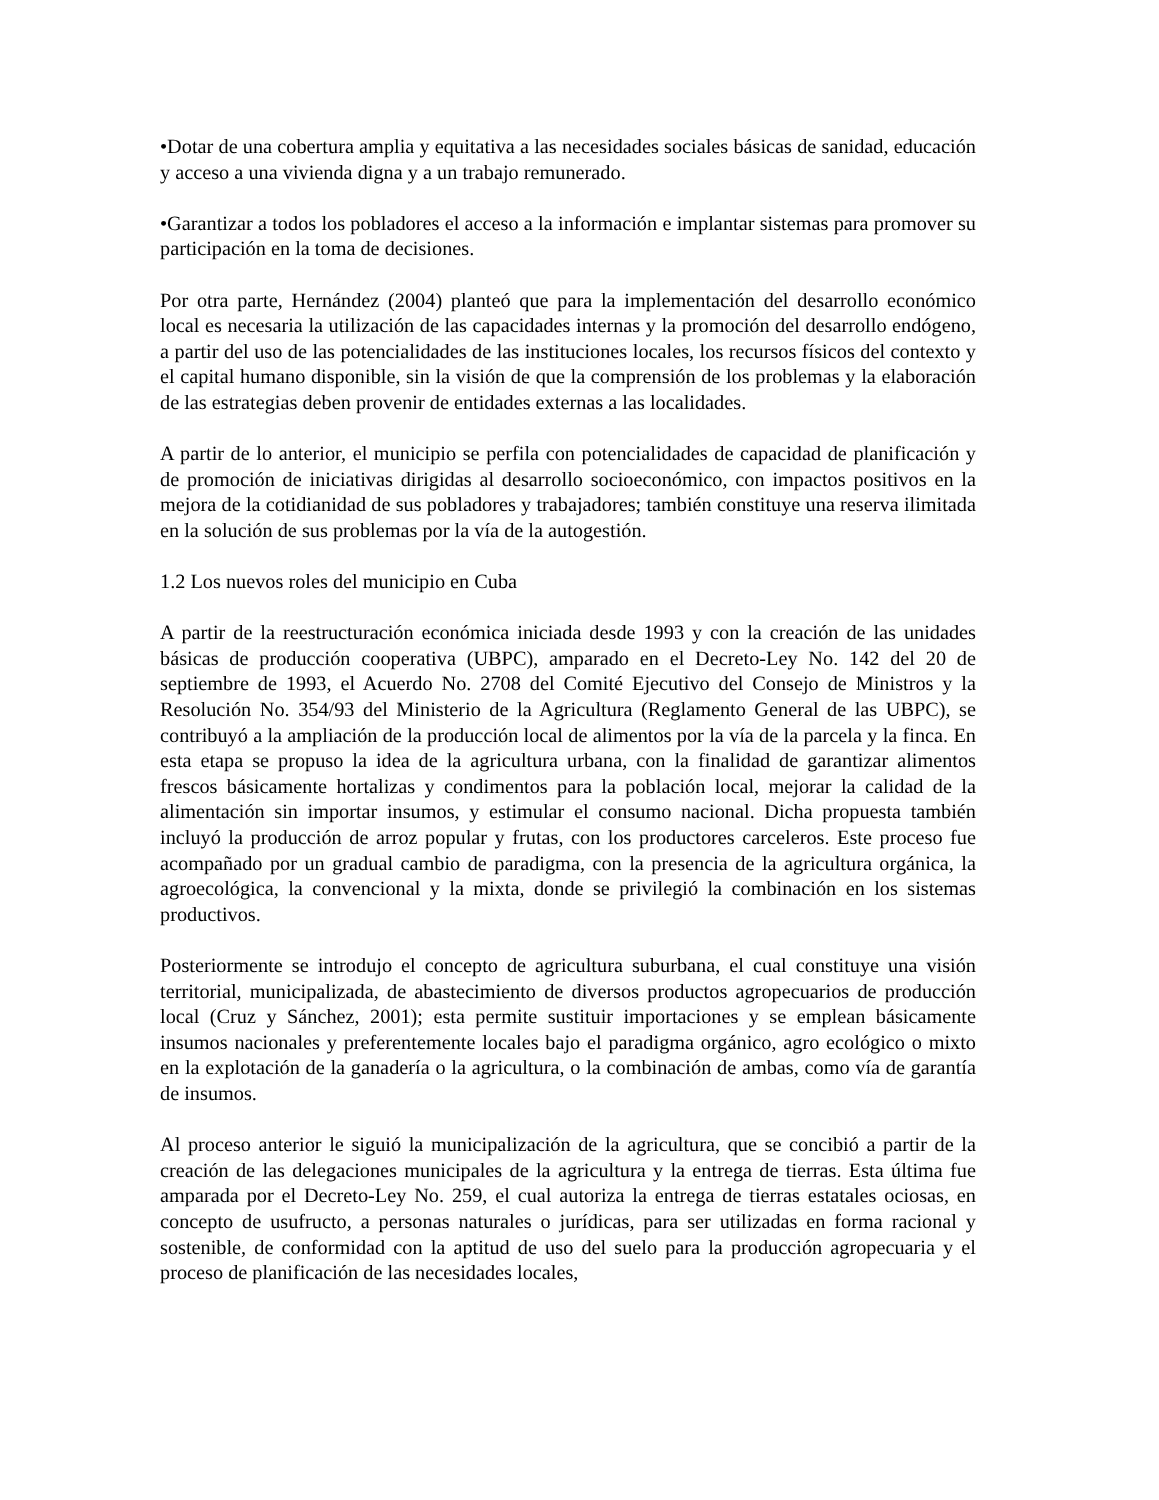•Dotar de una cobertura amplia y equitativa a las necesidades sociales básicas de sanidad, educación y acceso a una vivienda digna y a un trabajo remunerado.
•Garantizar a todos los pobladores el acceso a la información e implantar sistemas para promover su participación en la toma de decisiones.
Por otra parte, Hernández (2004) planteó que para la implementación del desarrollo económico local es necesaria la utilización de las capacidades internas y la promoción del desarrollo endógeno, a partir del uso de las potencialidades de las instituciones locales, los recursos físicos del contexto y el capital humano disponible, sin la visión de que la comprensión de los problemas y la elaboración de las estrategias deben provenir de entidades externas a las localidades.
A partir de lo anterior, el municipio se perfila con potencialidades de capacidad de planificación y de promoción de iniciativas dirigidas al desarrollo socioeconómico, con impactos positivos en la mejora de la cotidianidad de sus pobladores y trabajadores; también constituye una reserva ilimitada en la solución de sus problemas por la vía de la autogestión.
1.2 Los nuevos roles del municipio en Cuba
A partir de la reestructuración económica iniciada desde 1993 y con la creación de las unidades básicas de producción cooperativa (UBPC), amparado en el Decreto-Ley No. 142 del 20 de septiembre de 1993, el Acuerdo No. 2708 del Comité Ejecutivo del Consejo de Ministros y la Resolución No. 354/93 del Ministerio de la Agricultura (Reglamento General de las UBPC), se contribuyó a la ampliación de la producción local de alimentos por la vía de la parcela y la finca. En esta etapa se propuso la idea de la agricultura urbana, con la finalidad de garantizar alimentos frescos básicamente hortalizas y condimentos para la población local, mejorar la calidad de la alimentación sin importar insumos, y estimular el consumo nacional. Dicha propuesta también incluyó la producción de arroz popular y frutas, con los productores carceleros. Este proceso fue acompañado por un gradual cambio de paradigma, con la presencia de la agricultura orgánica, la agroecológica, la convencional y la mixta, donde se privilegió la combinación en los sistemas productivos.
Posteriormente se introdujo el concepto de agricultura suburbana, el cual constituye una visión territorial, municipalizada, de abastecimiento de diversos productos agropecuarios de producción local (Cruz y Sánchez, 2001); esta permite sustituir importaciones y se emplean básicamente insumos nacionales y preferentemente locales bajo el paradigma orgánico, agro ecológico o mixto en la explotación de la ganadería o la agricultura, o la combinación de ambas, como vía de garantía de insumos.
Al proceso anterior le siguió la municipalización de la agricultura, que se concibió a partir de la creación de las delegaciones municipales de la agricultura y la entrega de tierras. Esta última fue amparada por el Decreto-Ley No. 259, el cual autoriza la entrega de tierras estatales ociosas, en concepto de usufructo, a personas naturales o jurídicas, para ser utilizadas en forma racional y sostenible, de conformidad con la aptitud de uso del suelo para la producción agropecuaria y el proceso de planificación de las necesidades locales,